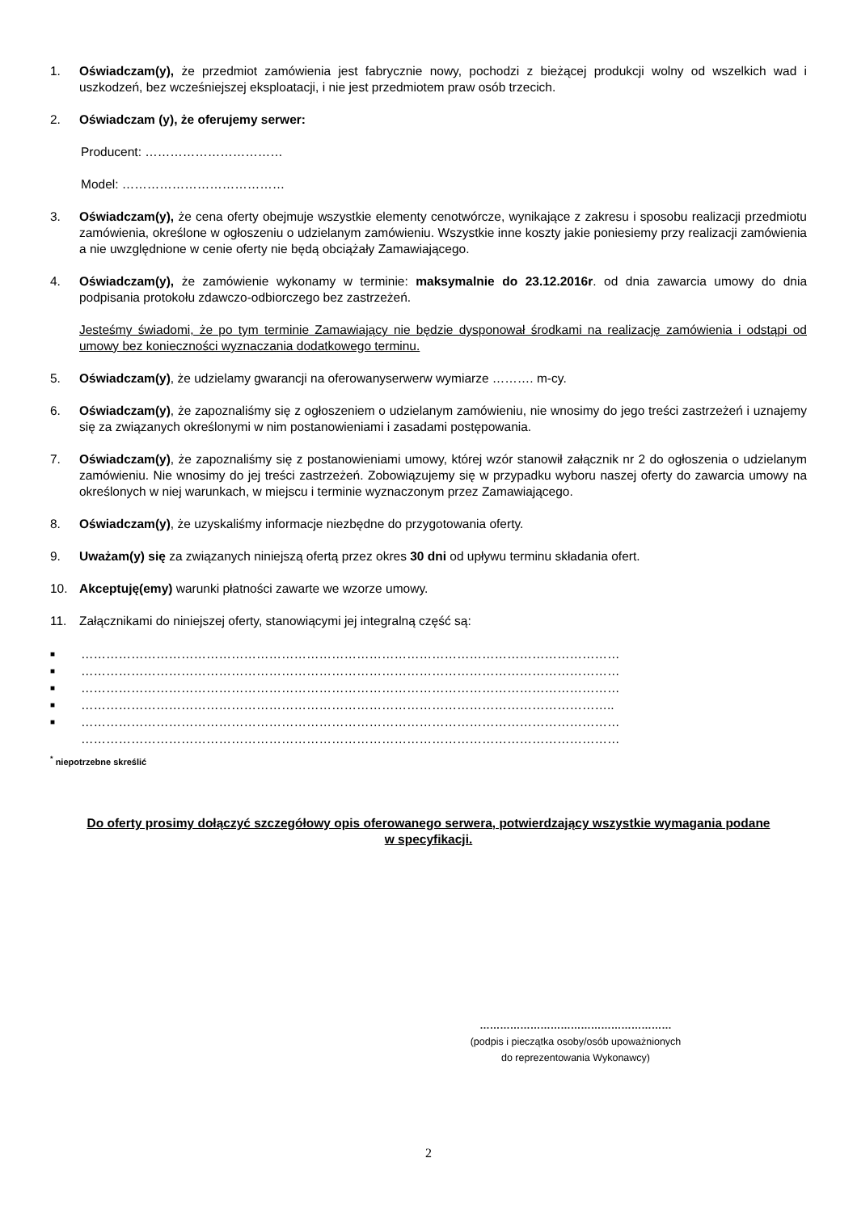1. Oświadczam(y), że przedmiot zamówienia jest fabrycznie nowy, pochodzi z bieżącej produkcji wolny od wszelkich wad i uszkodzeń, bez wcześniejszej eksploatacji, i nie jest przedmiotem praw osób trzecich.
2. Oświadczam (y), że oferujemy serwer:
Producent: ……………………………
Model: …………………………………
3. Oświadczam(y), że cena oferty obejmuje wszystkie elementy cenotwórcze, wynikające z zakresu i sposobu realizacji przedmiotu zamówienia, określone w ogłoszeniu o udzielanym zamówieniu. Wszystkie inne koszty jakie poniesiemy przy realizacji zamówienia a nie uwzględnione w cenie oferty nie będą obciążały Zamawiającego.
4. Oświadczam(y), że zamówienie wykonamy w terminie: maksymalnie do 23.12.2016r. od dnia zawarcia umowy do dnia podpisania protokołu zdawczo-odbiorczego bez zastrzeżeń.
Jesteśmy świadomi, że po tym terminie Zamawiający nie będzie dysponował środkami na realizację zamówienia i odstąpi od umowy bez konieczności wyznaczania dodatkowego terminu.
5. Oświadczam(y), że udzielamy gwarancji na oferowanyserwerw wymiarze ………. m-cy.
6. Oświadczam(y), że zapoznaliśmy się z ogłoszeniem o udzielanym zamówieniu, nie wnosimy do jego treści zastrzeżeń i uznajemy się za związanych określonymi w nim postanowieniami i zasadami postępowania.
7. Oświadczam(y), że zapoznaliśmy się z postanowieniami umowy, której wzór stanowił załącznik nr 2 do ogłoszenia o udzielanym zamówieniu. Nie wnosimy do jej treści zastrzeżeń. Zobowiązujemy się w przypadku wyboru naszej oferty do zawarcia umowy na określonych w niej warunkach, w miejscu i terminie wyznaczonym przez Zamawiającego.
8. Oświadczam(y), że uzyskaliśmy informacje niezbędne do przygotowania oferty.
9. Uważam(y) się za związanych niniejszą ofertą przez okres 30 dni od upływu terminu składania ofert.
10. Akceptuję(emy) warunki płatności zawarte we wzorze umowy.
11. Załącznikami do niniejszej oferty, stanowiącymi jej integralną część są:
■ …………………………………………………………………………………………………………………
■ …………………………………………………………………………………………………………………
■ …………………………………………………………………………………………………………………
■ ………………………………………………………………………………………………………………..
■ …………………………………………………………………………………………………………………
…………………………………………………………………………………………………………………
<sup>*</sup> niepotrzebne skreślić
Do oferty prosimy dołączyć szczegółowy opis oferowanego serwera, potwierdzający wszystkie wymagania podane w specyfikacji.
…………………………………………………
(podpis i pieczątka osoby/osób upoważnionych
do reprezentowania Wykonawcy)
2